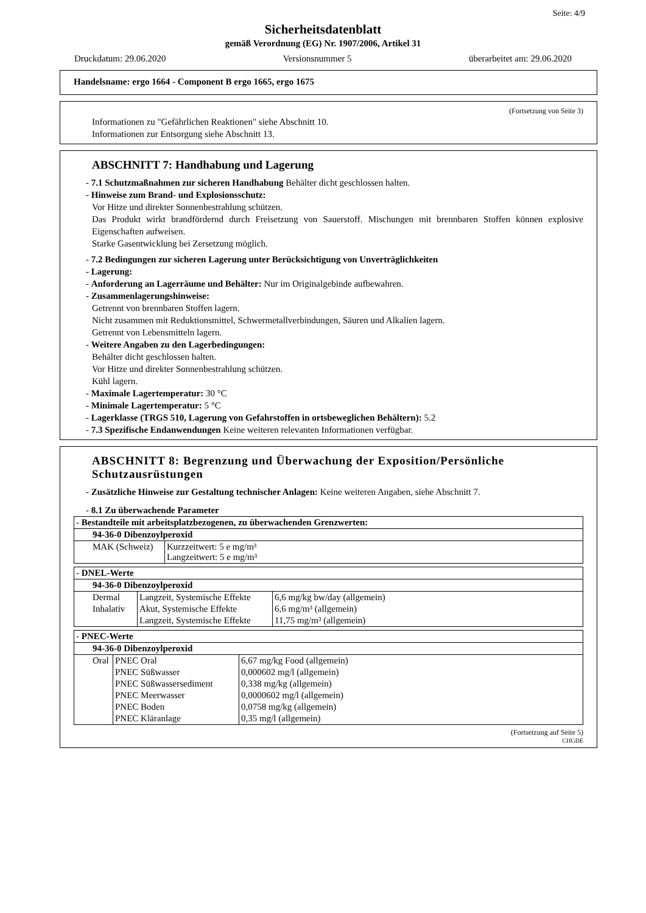Seite: 4/9
Sicherheitsdatenblatt
gemäß Verordnung (EG) Nr. 1907/2006, Artikel 31
Druckdatum: 29.06.2020 Versionsnummer 5 überarbeitet am: 29.06.2020
Handelsname: ergo 1664 - Component B ergo 1665, ergo 1675
(Fortsetzung von Seite 3)
Informationen zu "Gefährlichen Reaktionen" siehe Abschnitt 10.
Informationen zur Entsorgung siehe Abschnitt 13.
ABSCHNITT 7: Handhabung und Lagerung
- 7.1 Schutzmaßnahmen zur sicheren Handhabung Behälter dicht geschlossen halten.
- Hinweise zum Brand- und Explosionsschutz:
Vor Hitze und direkter Sonnenbestrahlung schützen.
Das Produkt wirkt brandfördernd durch Freisetzung von Sauerstoff. Mischungen mit brennbaren Stoffen können explosive Eigenschaften aufweisen.
Starke Gasentwicklung bei Zersetzung möglich.
- 7.2 Bedingungen zur sicheren Lagerung unter Berücksichtigung von Unverträglichkeiten
- Lagerung:
- Anforderung an Lagerräume und Behälter: Nur im Originalgebinde aufbewahren.
- Zusammenlagerungshinweise:
Getrennt von brennbaren Stoffen lagern.
Nicht zusammen mit Reduktionsmittel, Schwermetallverbindungen, Säuren und Alkalien lagern.
Getrennt von Lebensmitteln lagern.
- Weitere Angaben zu den Lagerbedingungen:
Behälter dicht geschlossen halten.
Vor Hitze und direkter Sonnenbestrahlung schützen.
Kühl lagern.
- Maximale Lagertemperatur: 30 °C
- Minimale Lagertemperatur: 5 °C
- Lagerklasse (TRGS 510, Lagerung von Gefahrstoffen in ortsbeweglichen Behältern): 5.2
- 7.3 Spezifische Endanwendungen Keine weiteren relevanten Informationen verfügbar.
ABSCHNITT 8: Begrenzung und Überwachung der Exposition/Persönliche Schutzausrüstungen
- Zusätzliche Hinweise zur Gestaltung technischer Anlagen: Keine weiteren Angaben, siehe Abschnitt 7.
- 8.1 Zu überwachende Parameter
| - Bestandteile mit arbeitsplatzbezogenen, zu überwachenden Grenzwerten: | |
| 94-36-0 Dibenzoylperoxid | |
| MAK (Schweiz) | Kurzzeitwert: 5 e mg/m³ Langzeitwert: 5 e mg/m³ |
| - DNEL-Werte | | |
| 94-36-0 Dibenzoylperoxid | | |
| Dermal | Langzeit, Systemische Effekte | 6,6 mg/kg bw/day (allgemein) |
| Inhalativ | Akut, Systemische Effekte | 6,6 mg/m³ (allgemein) |
| | Langzeit, Systemische Effekte | 11,75 mg/m³ (allgemein) |
| - PNEC-Werte | | |
| 94-36-0 Dibenzoylperoxid | | |
| Oral | PNEC Oral | 6,67 mg/kg Food (allgemein) |
| | PNEC Süßwasser | 0,000602 mg/l (allgemein) |
| | PNEC Süßwassersediment | 0,338 mg/kg (allgemein) |
| | PNEC Meerwasser | 0,0000602 mg/l (allgemein) |
| | PNEC Boden | 0,0758 mg/kg (allgemein) |
| | PNEC Kläranlage | 0,35 mg/l (allgemein) |
(Fortsetzung auf Seite 5)
CHGDE